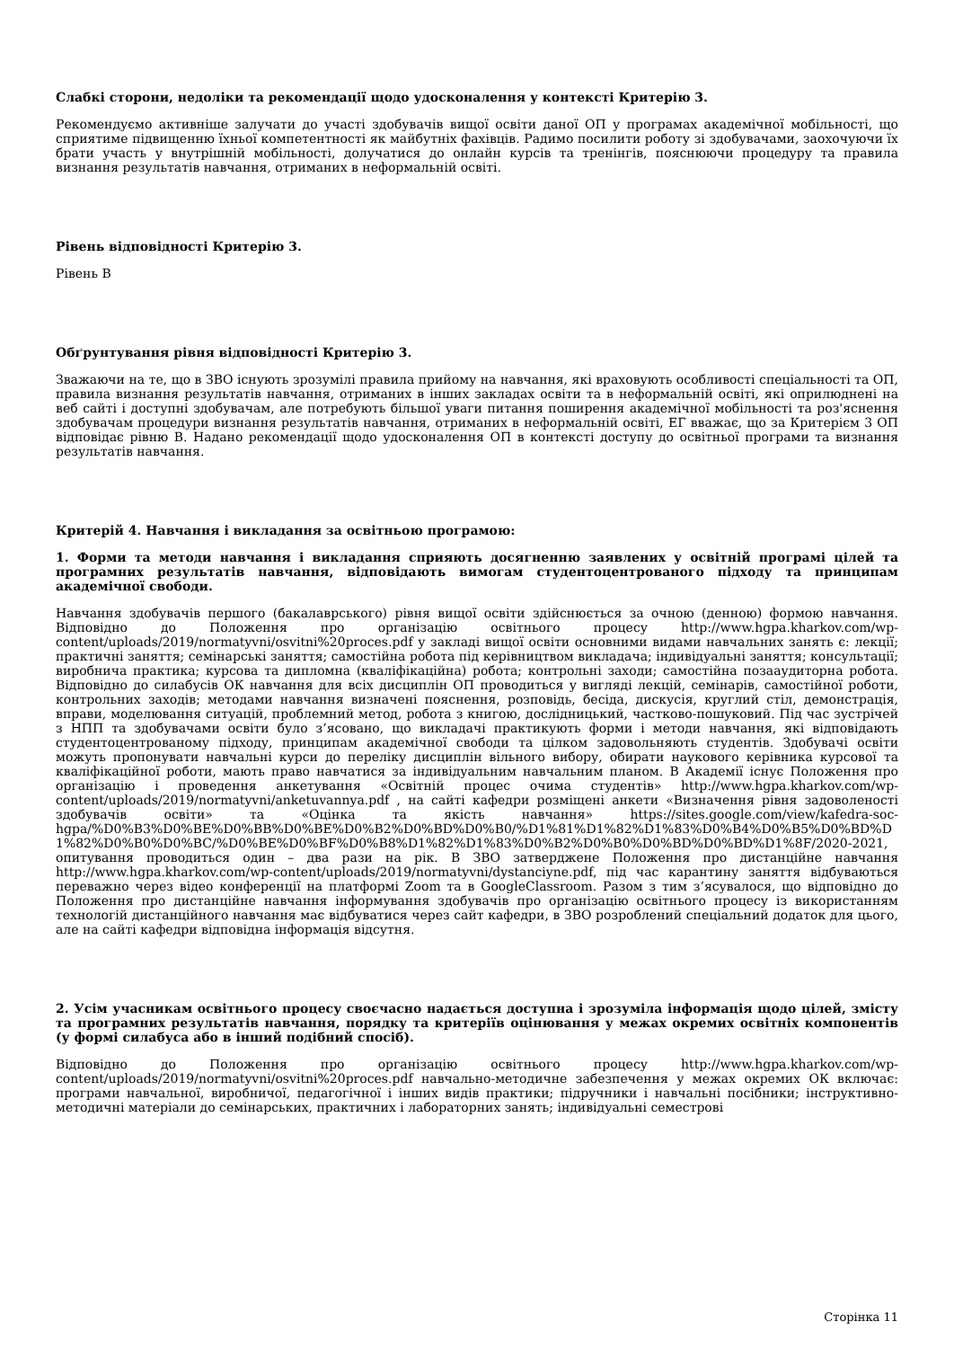Слабкі сторони, недоліки та рекомендації щодо удосконалення у контексті Критерію 3.
Рекомендуємо активніше залучати до участі здобувачів вищої освіти даної ОП у програмах академічної мобільності, що сприятиме підвищенню їхньої компетентності як майбутніх фахівців. Радимо посилити роботу зі здобувачами, заохочуючи їх брати участь у внутрішній мобільності, долучатися до онлайн курсів та тренінгів, пояснюючи процедуру та правила визнання результатів навчання, отриманих в неформальній освіті.
Рівень відповідності Критерію 3.
Рівень В
Обґрунтування рівня відповідності Критерію 3.
Зважаючи на те, що в ЗВО існують зрозумілі правила прийому на навчання, які враховують особливості спеціальності та ОП, правила визнання результатів навчання, отриманих в інших закладах освіти та в неформальній освіті, які оприлюднені на веб сайті і доступні здобувачам, але потребують більшої уваги питання поширення академічної мобільності та роз'яснення здобувачам процедури визнання результатів навчання, отриманих в неформальній освіті, ЕГ вважає, що за Критерієм 3 ОП відповідає рівню В. Надано рекомендації щодо удосконалення ОП в контексті доступу до освітньої програми та визнання результатів навчання.
Критерій 4. Навчання і викладання за освітньою програмою:
1. Форми та методи навчання і викладання сприяють досягненню заявлених у освітній програмі цілей та програмних результатів навчання, відповідають вимогам студентоцентрованого підходу та принципам академічної свободи.
Навчання здобувачів першого (бакалаврського) рівня вищої освіти здійснюється за очною (денною) формою навчання. Відповідно до Положення про організацію освітнього процесу http://www.hgpa.kharkov.com/wp-content/uploads/2019/normatyvni/osvitni%20proces.pdf у закладі вищої освіти основними видами навчальних занять є: лекції; практичні заняття; семінарські заняття; самостійна робота під керівництвом викладача; індивідуальні заняття; консультації; виробнича практика; курсова та дипломна (кваліфікаційна) робота; контрольні заходи; самостійна позааудиторна робота. Відповідно до силабусів ОК навчання для всіх дисциплін ОП проводиться у вигляді лекцій, семінарів, самостійної роботи, контрольних заходів; методами навчання визначені пояснення, розповідь, бесіда, дискусія, круглий стіл, демонстрація, вправи, моделювання ситуацій, проблемний метод, робота з книгою, дослідницький, частково-пошуковий. Під час зустрічей з НПП та здобувачами освіти було з’ясовано, що викладачі практикують форми і методи навчання, які відповідають студентоцентрованому підходу, принципам академічної свободи та цілком задовольняють студентів. Здобувачі освіти можуть пропонувати навчальні курси до переліку дисциплін вільного вибору, обирати наукового керівника курсової та кваліфікаційної роботи, мають право навчатися за індивідуальним навчальним планом. В Академії існує Положення про організацію і проведення анкетування «Освітній процес очима студентів» http://www.hgpa.kharkov.com/wp-content/uploads/2019/normatyvni/anketuvannya.pdf , на сайті кафедри розміщені анкети «Визначення рівня задоволеності здобувачів освіти» та «Оцінка та якість навчання» https://sites.google.com/view/kafedra-soc-hgpa/%D0%B3%D0%BE%D0%BB%D0%BE%D0%B2%D0%BD%D0%B0/%D1%81%D1%82%D1%83%D0%B4%D0%B5%D0%BD%D1%82%D0%B0%D0%BC/%D0%BE%D0%BF%D0%B8%D1%82%D1%83%D0%B2%D0%B0%D0%BD%D0%BD%D1%8F/2020-2021, опитування проводиться один – два рази на рік. В ЗВО затверджене Положення про дистанційне навчання http://www.hgpa.kharkov.com/wp-content/uploads/2019/normatyvni/dystanciyne.pdf, під час карантину заняття відбуваються переважно через відео конференції на платформі Zoom та в GoogleClassroom. Разом з тим з’ясувалося, що відповідно до Положення про дистанційне навчання інформування здобувачів про організацію освітнього процесу із використанням технологій дистанційного навчання має відбуватися через сайт кафедри, в ЗВО розроблений спеціальний додаток для цього, але на сайті кафедри відповідна інформація відсутня.
2. Усім учасникам освітнього процесу своєчасно надається доступна і зрозуміла інформація щодо цілей, змісту та програмних результатів навчання, порядку та критеріїв оцінювання у межах окремих освітніх компонентів (у формі силабуса або в інший подібний спосіб).
Відповідно до Положення про організацію освітнього процесу http://www.hgpa.kharkov.com/wp-content/uploads/2019/normatyvni/osvitni%20proces.pdf навчально-методичне забезпечення у межах окремих ОК включає: програми навчальної, виробничої, педагогічної і інших видів практики; підручники і навчальні посібники; інструктивно-методичні матеріали до семінарських, практичних і лабораторних занять; індивідуальні семестрові
Сторінка 11